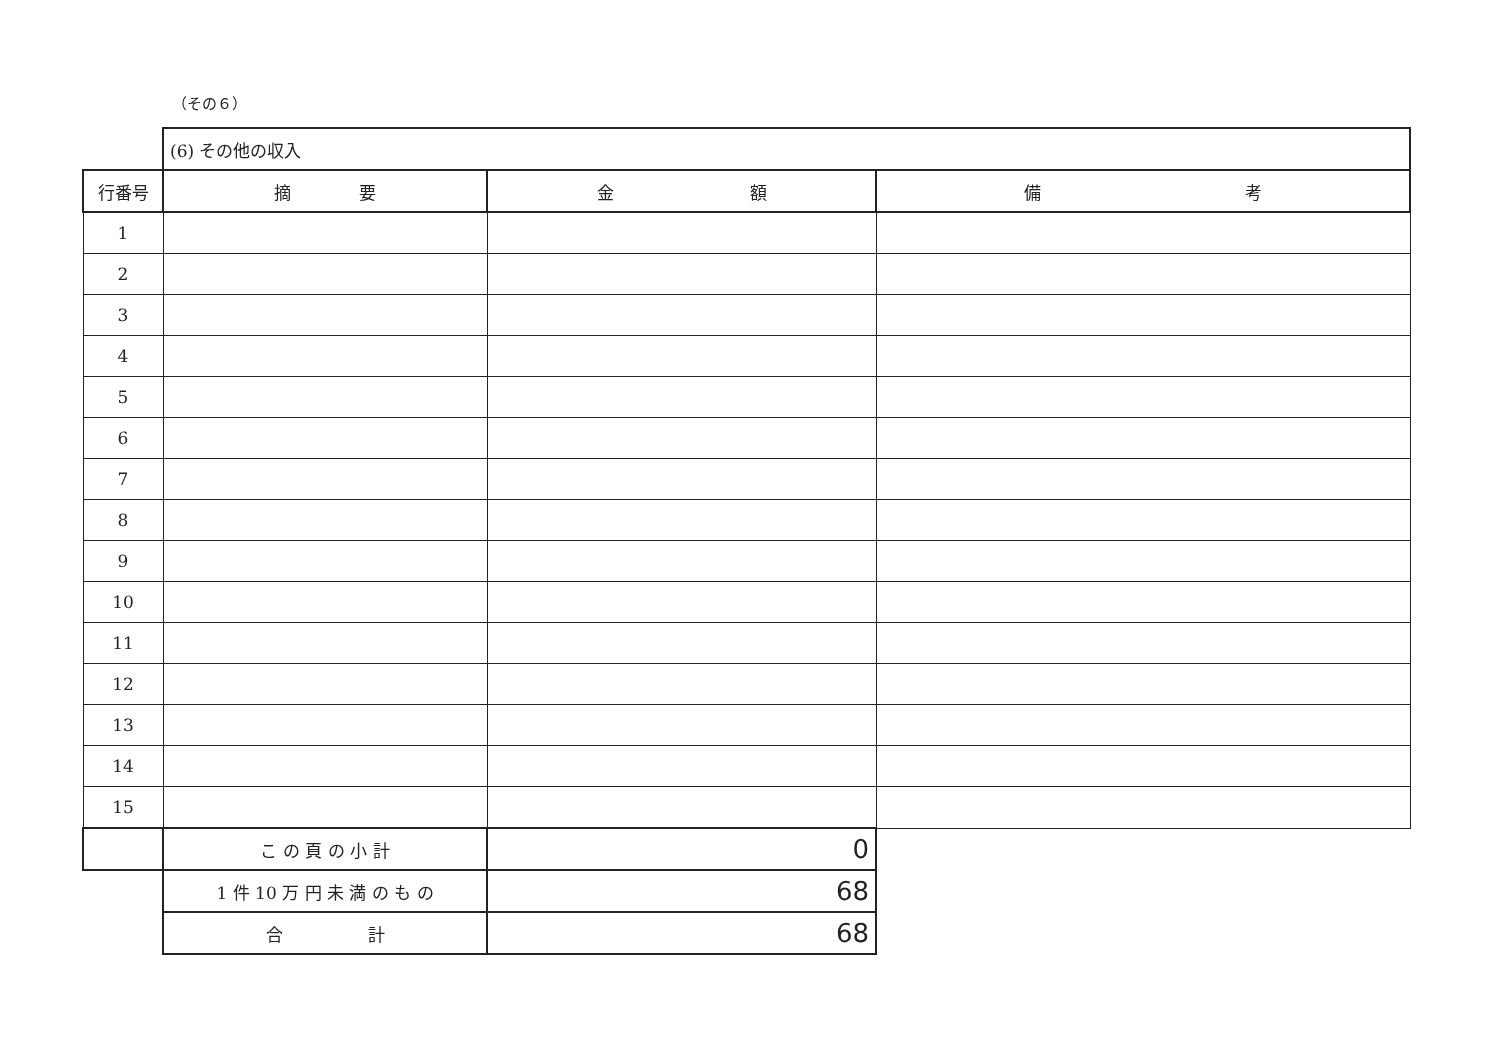（その６）
| | (6) その他の収入 | | |
| 行番号 | 摘 要 | 金 額 | 備 考 |
| 1 | | | |
| 2 | | | |
| 3 | | | |
| 4 | | | |
| 5 | | | |
| 6 | | | |
| 7 | | | |
| 8 | | | |
| 9 | | | |
| 10 | | | |
| 11 | | | |
| 12 | | | |
| 13 | | | |
| 14 | | | |
| 15 | | | |
| | こ の 頁 の 小 計 | 0 | |
| | 1 件 10 万 円 未 満 の も の | 68 | |
| | 合 計 | 68 | |